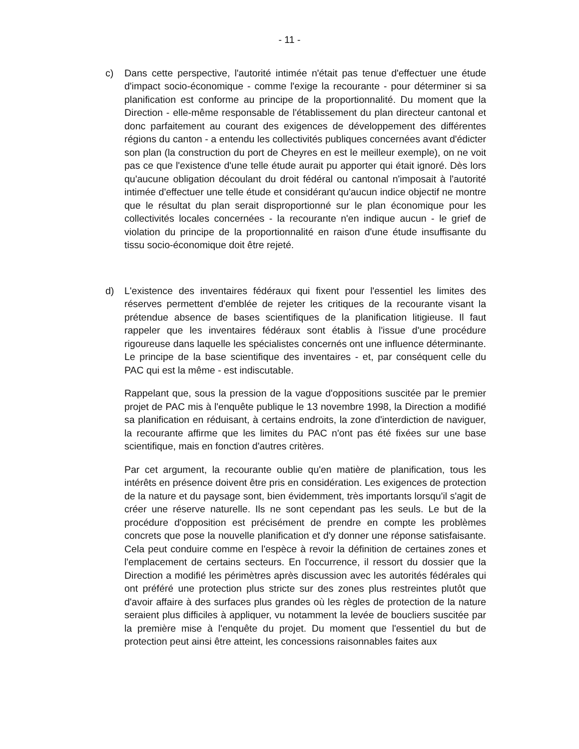- 11 -
c) Dans cette perspective, l'autorité intimée n'était pas tenue d'effectuer une étude d'impact socio-économique - comme l'exige la recourante - pour déterminer si sa planification est conforme au principe de la proportionnalité. Du moment que la Direction - elle-même responsable de l'établissement du plan directeur cantonal et donc parfaitement au courant des exigences de développement des différentes régions du canton - a entendu les collectivités publiques concernées avant d'édicter son plan (la construction du port de Cheyres en est le meilleur exemple), on ne voit pas ce que l'existence d'une telle étude aurait pu apporter qui était ignoré. Dès lors qu'aucune obligation découlant du droit fédéral ou cantonal n'imposait à l'autorité intimée d'effectuer une telle étude et considérant qu'aucun indice objectif ne montre que le résultat du plan serait disproportionné sur le plan économique pour les collectivités locales concernées - la recourante n'en indique aucun - le grief de violation du principe de la proportionnalité en raison d'une étude insuffisante du tissu socio-économique doit être rejeté.
d) L'existence des inventaires fédéraux qui fixent pour l'essentiel les limites des réserves permettent d'emblée de rejeter les critiques de la recourante visant la prétendue absence de bases scientifiques de la planification litigieuse. Il faut rappeler que les inventaires fédéraux sont établis à l'issue d'une procédure rigoureuse dans laquelle les spécialistes concernés ont une influence déterminante. Le principe de la base scientifique des inventaires - et, par conséquent celle du PAC qui est la même - est indiscutable.
Rappelant que, sous la pression de la vague d'oppositions suscitée par le premier projet de PAC mis à l'enquête publique le 13 novembre 1998, la Direction a modifié sa planification en réduisant, à certains endroits, la zone d'interdiction de naviguer, la recourante affirme que les limites du PAC n'ont pas été fixées sur une base scientifique, mais en fonction d'autres critères.
Par cet argument, la recourante oublie qu'en matière de planification, tous les intérêts en présence doivent être pris en considération. Les exigences de protection de la nature et du paysage sont, bien évidemment, très importants lorsqu'il s'agit de créer une réserve naturelle. Ils ne sont cependant pas les seuls. Le but de la procédure d'opposition est précisément de prendre en compte les problèmes concrets que pose la nouvelle planification et d'y donner une réponse satisfaisante. Cela peut conduire comme en l'espèce à revoir la définition de certaines zones et l'emplacement de certains secteurs. En l'occurrence, il ressort du dossier que la Direction a modifié les périmètres après discussion avec les autorités fédérales qui ont préféré une protection plus stricte sur des zones plus restreintes plutôt que d'avoir affaire à des surfaces plus grandes où les règles de protection de la nature seraient plus difficiles à appliquer, vu notamment la levée de boucliers suscitée par la première mise à l'enquête du projet. Du moment que l'essentiel du but de protection peut ainsi être atteint, les concessions raisonnables faites aux